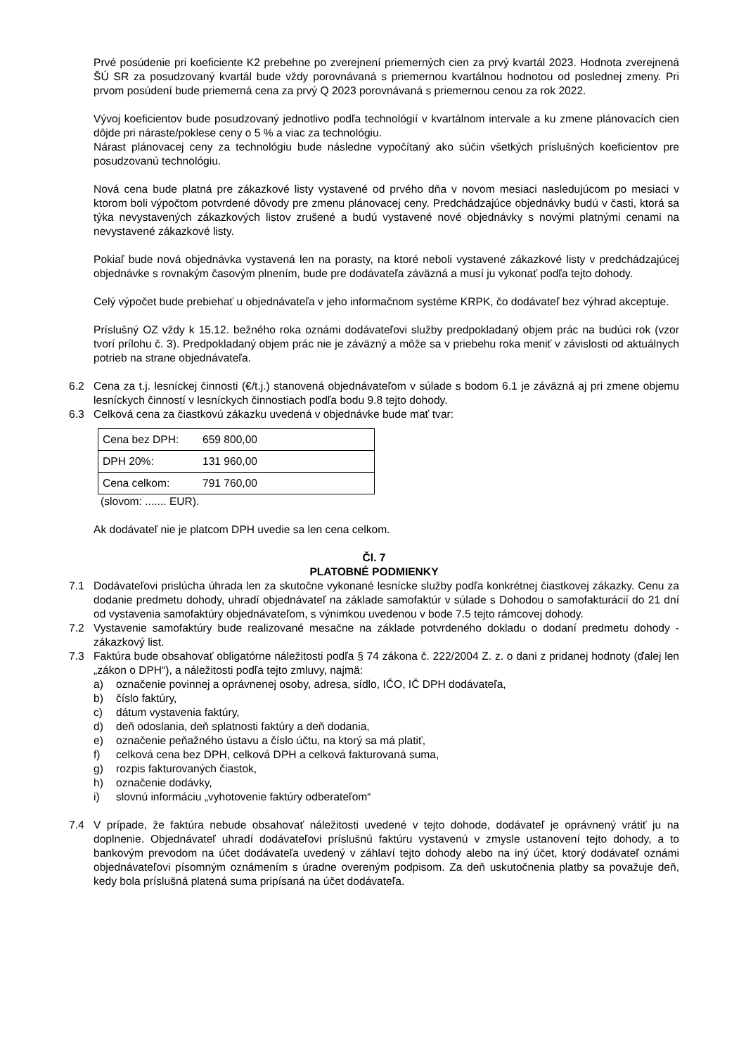Prvé posúdenie pri koeficiente K2 prebehne po zverejnení priemerných cien za prvý kvartál 2023. Hodnota zverejnená ŠÚ SR za posudzovaný kvartál bude vždy porovnávaná s priemernou kvartálnou hodnotou od poslednej zmeny. Pri prvom posúdení bude priemerná cena za prvý Q 2023 porovnávaná s priemernou cenou za rok 2022.
Vývoj koeficientov bude posudzovaný jednotlivo podľa technológií v kvartálnom intervale a ku zmene plánovacích cien dôjde pri náraste/poklese ceny o 5 % a viac za technológiu.
Nárast plánovacej ceny za technológiu bude následne vypočítaný ako súčin všetkých príslušných koeficientov pre posudzovanú technológiu.
Nová cena bude platná pre zákazkové listy vystavené od prvého dňa v novom mesiaci nasledujúcom po mesiaci v ktorom boli výpočtom potvrdené dôvody pre zmenu plánovacej ceny. Predchádzajúce objednávky budú v časti, ktorá sa týka nevystavených zákazkových listov zrušené a budú vystavené nové objednávky s novými platnými cenami na nevystavené zákazkové listy.
Pokiaľ bude nová objednávka vystavená len na porasty, na ktoré neboli vystavené zákazkové listy v predchádzajúcej objednávke s rovnakým časovým plnením, bude pre dodávateľa záväzná a musí ju vykonať podľa tejto dohody.
Celý výpočet bude prebiehať u objednávateľa v jeho informačnom systéme KRPK, čo dodávateľ bez výhrad akceptuje.
Príslušný OZ vždy k 15.12. bežného roka oznámi dodávateľovi služby predpokladaný objem prác na budúci rok (vzor tvorí prílohu č. 3). Predpokladaný objem prác nie je záväzný a môže sa v priebehu roka meniť v závislosti od aktuálnych potrieb na strane objednávateľa.
6.2 Cena za t.j. lesníckej činnosti (€/t.j.) stanovená objednávateľom v súlade s bodom 6.1 je záväzná aj pri zmene objemu lesníckych činností v lesníckych činnostiach podľa bodu 9.8 tejto dohody.
6.3 Celková cena za čiastkovú zákazku uvedená v objednávke bude mať tvar:
| Cena bez DPH: | 659 800,00 |
| DPH 20%: | 131 960,00 |
| Cena celkom: | 791 760,00 |
(slovom: ....... EUR).
Ak dodávateľ nie je platcom DPH uvedie sa len cena celkom.
Čl. 7
PLATOBNÉ PODMIENKY
7.1 Dodávateľovi prislúcha úhrada len za skutočne vykonané lesnícke služby podľa konkrétnej čiastkovej zákazky. Cenu za dodanie predmetu dohody, uhradí objednávateľ na základe samofaktúr v súlade s Dohodou o samofakturácií do 21 dní od vystavenia samofaktúry objednávateľom, s výnimkou uvedenou v bode 7.5 tejto rámcovej dohody.
7.2 Vystavenie samofaktúry bude realizované mesačne na základe potvrdeného dokladu o dodaní predmetu dohody - zákazkový list.
7.3 Faktúra bude obsahovať obligatórne náležitosti podľa § 74 zákona č. 222/2004 Z. z. o dani z pridanej hodnoty (ďalej len „zákon o DPH“), a náležitosti podľa tejto zmluvy, najmä:
a) označenie povinnej a oprávnenej osoby, adresa, sídlo, IČO, IČ DPH dodávateľa,
b) číslo faktúry,
c) dátum vystavenia faktúry,
d) deň odoslania, deň splatnosti faktúry a deň dodania,
e) označenie peňažného ústavu a číslo účtu, na ktorý sa má platiť,
f) celková cena bez DPH, celková DPH a celková fakturovaná suma,
g) rozpis fakturovaných čiastok,
h) označenie dodávky,
i) slovnú informáciu „vyhotovenie faktúry odberateľom“
7.4 V prípade, že faktúra nebude obsahovať náležitosti uvedené v tejto dohode, dodávateľ je oprávnený vrátiť ju na doplnenie. Objednávateľ uhradí dodávateľovi príslušnú faktúru vystavenú v zmysle ustanovení tejto dohody, a to bankovým prevodom na účet dodávateľa uvedený v záhlaví tejto dohody alebo na iný účet, ktorý dodávateľ oznámi objednávateľovi písomným oznámením s úradne overeným podpisom. Za deň uskutočnenia platby sa považuje deň, kedy bola príslušná platená suma pripísaná na účet dodávateľa.